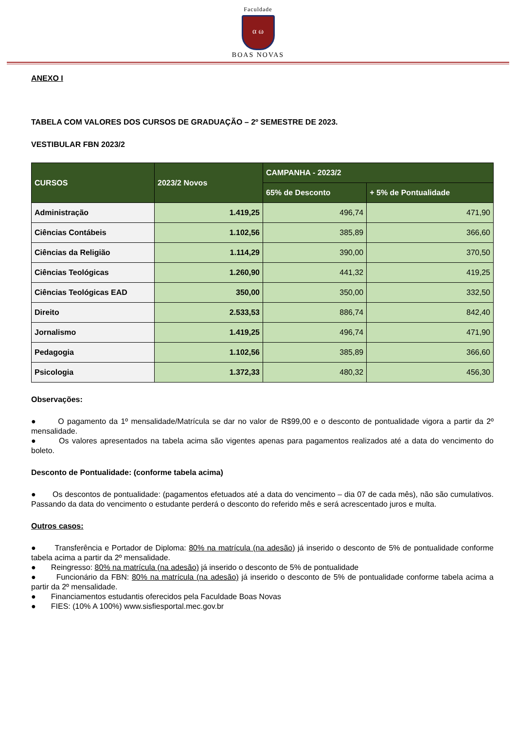Faculdade
α ω
BOAS NOVAS
ANEXO I
TABELA COM VALORES DOS CURSOS DE GRADUAÇÃO – 2º SEMESTRE DE 2023.
VESTIBULAR FBN 2023/2
| CURSOS | 2023/2 Novos | CAMPANHA - 2023/2 | |
| --- | --- | --- | --- |
| | | 65% de Desconto | + 5% de Pontualidade |
| Administração | 1.419,25 | 496,74 | 471,90 |
| Ciências Contábeis | 1.102,56 | 385,89 | 366,60 |
| Ciências da Religião | 1.114,29 | 390,00 | 370,50 |
| Ciências Teológicas | 1.260,90 | 441,32 | 419,25 |
| Ciências Teológicas EAD | 350,00 | 350,00 | 332,50 |
| Direito | 2.533,53 | 886,74 | 842,40 |
| Jornalismo | 1.419,25 | 496,74 | 471,90 |
| Pedagogia | 1.102,56 | 385,89 | 366,60 |
| Psicologia | 1.372,33 | 480,32 | 456,30 |
Observações:
● O pagamento da 1º mensalidade/Matrícula se dar no valor de R$99,00 e o desconto de pontualidade vigora a partir da 2º mensalidade.
● Os valores apresentados na tabela acima são vigentes apenas para pagamentos realizados até a data do vencimento do boleto.
Desconto de Pontualidade: (conforme tabela acima)
● Os descontos de pontualidade: (pagamentos efetuados até a data do vencimento – dia 07 de cada mês), não são cumulativos. Passando da data do vencimento o estudante perderá o desconto do referido mês e será acrescentado juros e multa.
Outros casos:
● Transferência e Portador de Diploma: 80% na matrícula (na adesão) já inserido o desconto de 5% de pontualidade conforme tabela acima a partir da 2º mensalidade.
● Reingresso: 80% na matrícula (na adesão) já inserido o desconto de 5% de pontualidade
● Funcionário da FBN: 80% na matrícula (na adesão) já inserido o desconto de 5% de pontualidade conforme tabela acima a partir da 2º mensalidade.
● Financiamentos estudantis oferecidos pela Faculdade Boas Novas
● FIES: (10% A 100%) www.sisfiesportal.mec.gov.br